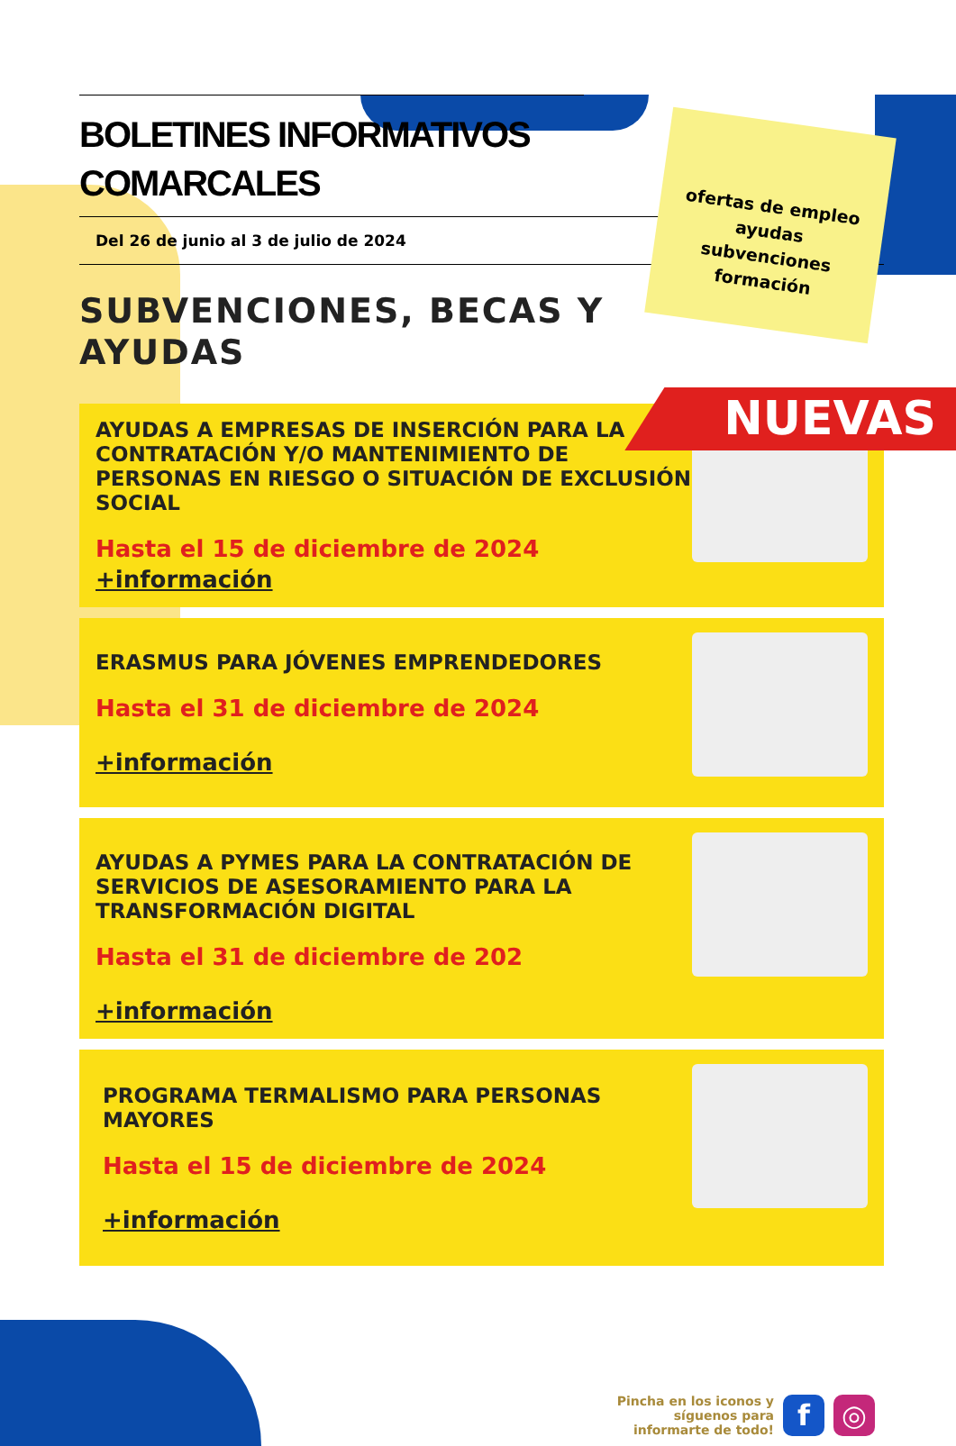BOLETINES INFORMATIVOS
COMARCALES
Del 26 de junio al 3 de julio de 2024
SUBVENCIONES, BECAS Y AYUDAS
AYUDAS A EMPRESAS DE INSERCIÓN PARA LA CONTRATACIÓN Y/O MANTENIMIENTO DE PERSONAS EN RIESGO O SITUACIÓN DE EXCLUSIÓN SOCIAL
Hasta el 15 de diciembre de 2024
+información
ERASMUS PARA JÓVENES EMPRENDEDORES
Hasta el 31 de diciembre de 2024
+información
AYUDAS A PYMES PARA LA CONTRATACIÓN DE SERVICIOS DE ASESORAMIENTO PARA LA TRANSFORMACIÓN DIGITAL
Hasta el 31 de diciembre de 202
+información
PROGRAMA TERMALISMO PARA PERSONAS MAYORES
Hasta el 15 de diciembre de 2024
+información
ofertas de empleo
ayudas
subvenciones
formación
NUEVAS
Pincha en los iconos y
síguenos para
informarte de todo!
f ◎